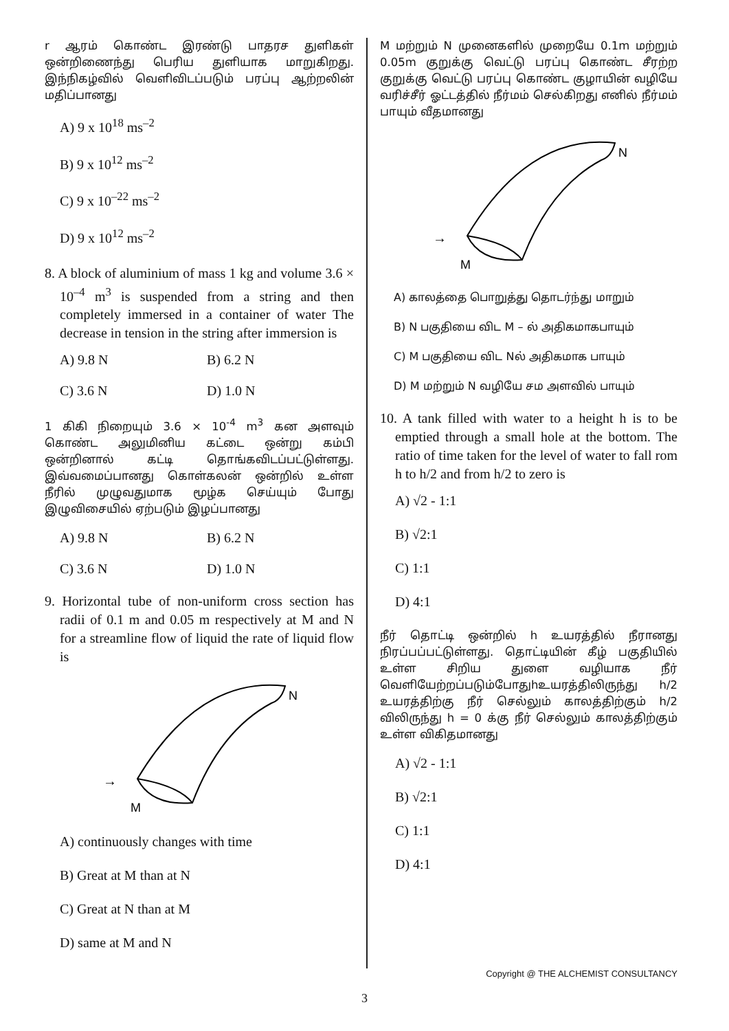r ஆரம் கொண்ட இரண்டு பாதரச துளிகள் ஒன்றிணைந்து பெரிய துளியாக மாறுகிறது. இந்நிகழ்வில் வெளிவிடப்படும் பரப்பு ஆற்றலின் மதிப்பானது
A) 9 x 10<sup>18</sup> ms<sup>–2</sup>
B) 9 x 10<sup>12</sup> ms<sup>–2</sup>
C) 9 x 10<sup>–22</sup> ms<sup>–2</sup>
D) 9 x 10<sup>12</sup> ms<sup>–2</sup>
8. A block of aluminium of mass 1 kg and volume 3.6 × 10<sup>–4</sup> m<sup>3</sup> is suspended from a string and then completely immersed in a container of water The decrease in tension in the string after immersion is
A) 9.8 N B) 6.2 N
C) 3.6 N D) 1.0 N
1 கிகி நிறையும் 3.6 × 10<sup>-4</sup> m<sup>3</sup> கன அளவும் கொண்ட அலுமினிய கட்டை ஒன்று கம்பி ஒன்றினால் கட்டி தொங்கவிடப்பட்டுள்ளது. இவ்வமைப்பானது கொள்கலன் ஒன்றில் உள்ள நீரில் முழுவதுமாக மூழ்க செய்யும் போது இழுவிசையில் ஏற்படும் இழப்பானது
A) 9.8 N B) 6.2 N
C) 3.6 N D) 1.0 N
9. Horizontal tube of non-uniform cross section has radii of 0.1 m and 0.05 m respectively at M and N for a streamline flow of liquid the rate of liquid flow is
→
M
N
A) continuously changes with time
B) Great at M than at N
C) Great at N than at M
D) same at M and N
M மற்றும் N முனைகளில் முறையே 0.1m மற்றும் 0.05m குறுக்கு வெட்டு பரப்பு கொண்ட சீரற்ற குறுக்கு வெட்டு பரப்பு கொண்ட குழாயின் வழியே வரிச்சீர் ஓட்டத்தில் நீர்மம் செல்கிறது எனில் நீர்மம் பாயும் வீதமானது
→
M
N
A) காலத்தை பொறுத்து தொடர்ந்து மாறும்
B) N பகுதியை விட M – ல் அதிகமாகபாயும்
C) M பகுதியை விட Nல் அதிகமாக பாயும்
D) M மற்றும் N வழியே சம அளவில் பாயும்
10. A tank filled with water to a height h is to be emptied through a small hole at the bottom. The ratio of time taken for the level of water to fall rom h to h/2 and from h/2 to zero is
A) √2 - 1:1
B) √2:1
C) 1:1
D) 4:1
நீர் தொட்டி ஒன்றில் h உயரத்தில் நீரானது நிரப்பப்பட்டுள்ளது. தொட்டியின் கீழ் பகுதியில் உள்ள சிறிய துளை வழியாக நீர் வெளியேற்றப்படும்போதுhஉயரத்திலிருந்து h/2 உயரத்திற்கு நீர் செல்லும் காலத்திற்கும் h/2 விலிருந்து h = 0 க்கு நீர் செல்லும் காலத்திற்கும் உள்ள விகிதமானது
A) √2 - 1:1
B) √2:1
C) 1:1
D) 4:1
Copyright @ THE ALCHEMIST CONSULTANCY
3